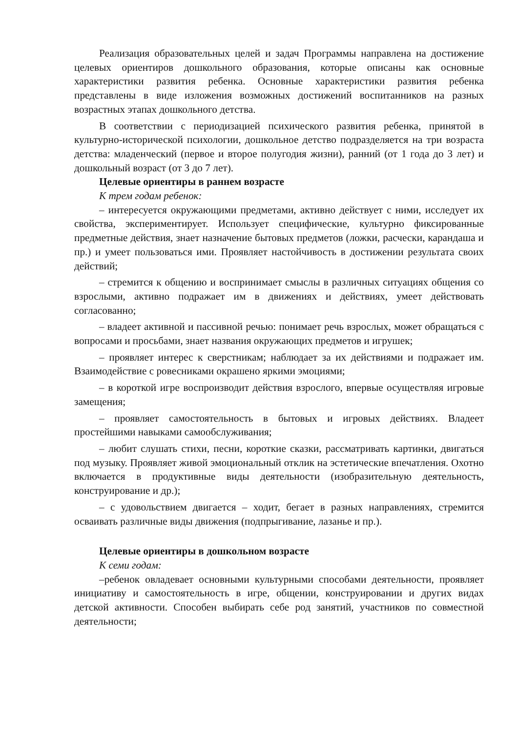Реализация образовательных целей и задач Программы направлена на достижение целевых ориентиров дошкольного образования, которые описаны как основные характеристики развития ребенка. Основные характеристики развития ребенка представлены в виде изложения возможных достижений воспитанников на разных возрастных этапах дошкольного детства.
В соответствии с периодизацией психического развития ребенка, принятой в культурно-исторической психологии, дошкольное детство подразделяется на три возраста детства: младенческий (первое и второе полугодия жизни), ранний (от 1 года до 3 лет) и дошкольный возраст (от 3 до 7 лет).
Целевые ориентиры в раннем возрасте
К трем годам ребенок:
– интересуется окружающими предметами, активно действует с ними, исследует их свойства, экспериментирует. Использует специфические, культурно фиксированные предметные действия, знает назначение бытовых предметов (ложки, расчески, карандаша и пр.) и умеет пользоваться ими. Проявляет настойчивость в достижении результата своих действий;
– стремится к общению и воспринимает смыслы в различных ситуациях общения со взрослыми, активно подражает им в движениях и действиях, умеет действовать согласованно;
– владеет активной и пассивной речью: понимает речь взрослых, может обращаться с вопросами и просьбами, знает названия окружающих предметов и игрушек;
– проявляет интерес к сверстникам; наблюдает за их действиями и подражает им. Взаимодействие с ровесниками окрашено яркими эмоциями;
– в короткой игре воспроизводит действия взрослого, впервые осуществляя игровые замещения;
– проявляет самостоятельность в бытовых и игровых действиях. Владеет простейшими навыками самообслуживания;
– любит слушать стихи, песни, короткие сказки, рассматривать картинки, двигаться под музыку. Проявляет живой эмоциональный отклик на эстетические впечатления. Охотно включается в продуктивные виды деятельности (изобразительную деятельность, конструирование и др.);
– с удовольствием двигается – ходит, бегает в разных направлениях, стремится осваивать различные виды движения (подпрыгивание, лазанье и пр.).
Целевые ориентиры в дошкольном возрасте
К семи годам:
–ребенок овладевает основными культурными способами деятельности, проявляет инициативу и самостоятельность в игре, общении, конструировании и других видах детской активности. Способен выбирать себе род занятий, участников по совместной деятельности;